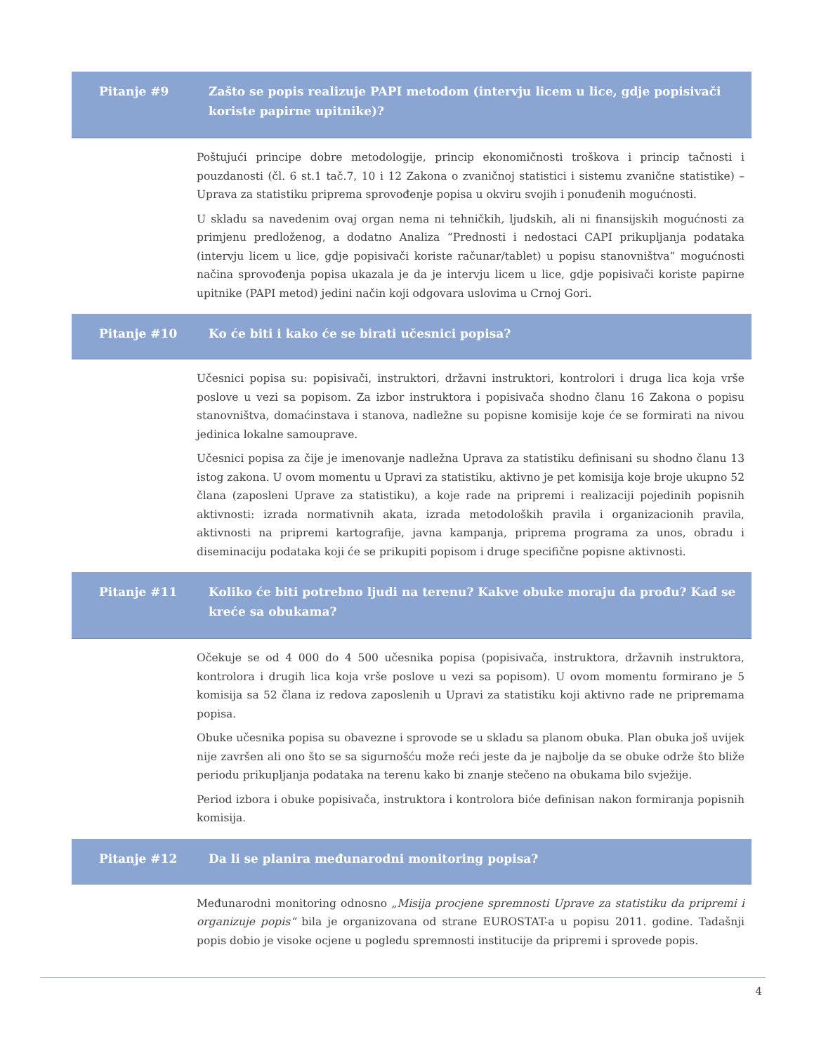Pitanje #9 Zašto se popis realizuje PAPI metodom (intervju licem u lice, gdje popisivači koriste papirne upitnike)?
Poštujući principe dobre metodologije, princip ekonomičnosti troškova i princip tačnosti i pouzdanosti (čl. 6 st.1 tač.7, 10 i 12 Zakona o zvaničnoj statistici i sistemu zvanične statistike) – Uprava za statistiku priprema sprovođenje popisa u okviru svojih i ponuđenih mogućnosti.
U skladu sa navedenim ovaj organ nema ni tehničkih, ljudskih, ali ni finansijskih mogućnosti za primjenu predloženog, a dodatno Analiza “Prednosti i nedostaci CAPI prikupljanja podataka (intervju licem u lice, gdje popisivači koriste računar/tablet) u popisu stanovništva” mogućnosti načina sprovođenja popisa ukazala je da je intervju licem u lice, gdje popisivači koriste papirne upitnike (PAPI metod) jedini način koji odgovara uslovima u Crnoj Gori.
Pitanje #10 Ko će biti i kako će se birati učesnici popisa?
Učesnici popisa su: popisivači, instruktori, državni instruktori, kontrolori i druga lica koja vrše poslove u vezi sa popisom. Za izbor instruktora i popisivača shodno članu 16 Zakona o popisu stanovništva, domaćinstava i stanova, nadležne su popisne komisije koje će se formirati na nivou jedinica lokalne samouprave.
Učesnici popisa za čije je imenovanje nadležna Uprava za statistiku definisani su shodno članu 13 istog zakona. U ovom momentu u Upravi za statistiku, aktivno je pet komisija koje broje ukupno 52 člana (zaposleni Uprave za statistiku), a koje rade na pripremi i realizaciji pojedinih popisnih aktivnosti: izrada normativnih akata, izrada metodoloških pravila i organizacionih pravila, aktivnosti na pripremi kartografije, javna kampanja, priprema programa za unos, obradu i diseminaciju podataka koji će se prikupiti popisom i druge specifične popisne aktivnosti.
Pitanje #11 Koliko će biti potrebno ljudi na terenu? Kakve obuke moraju da prođu? Kad se kreće sa obukama?
Očekuje se od 4 000 do 4 500 učesnika popisa (popisivača, instruktora, državnih instruktora, kontrolora i drugih lica koja vrše poslove u vezi sa popisom). U ovom momentu formirano je 5 komisija sa 52 člana iz redova zaposlenih u Upravi za statistiku koji aktivno rade ne pripremama popisa.
Obuke učesnika popisa su obavezne i sprovode se u skladu sa planom obuka. Plan obuka još uvijek nije završen ali ono što se sa sigurnošću može reći jeste da je najbolje da se obuke održe što bliže periodu prikupljanja podataka na terenu kako bi znanje stečeno na obukama bilo svježije.
Period izbora i obuke popisivača, instruktora i kontrolora biće definisan nakon formiranja popisnih komisija.
Pitanje #12 Da li se planira međunarodni monitoring popisa?
Međunarodni monitoring odnosno „Misija procjene spremnosti Uprave za statistiku da pripremi i organizuje popis“ bila je organizovana od strane EUROSTAT-a u popisu 2011. godine. Tadašnji popis dobio je visoke ocjene u pogledu spremnosti institucije da pripremi i sprovede popis.
4